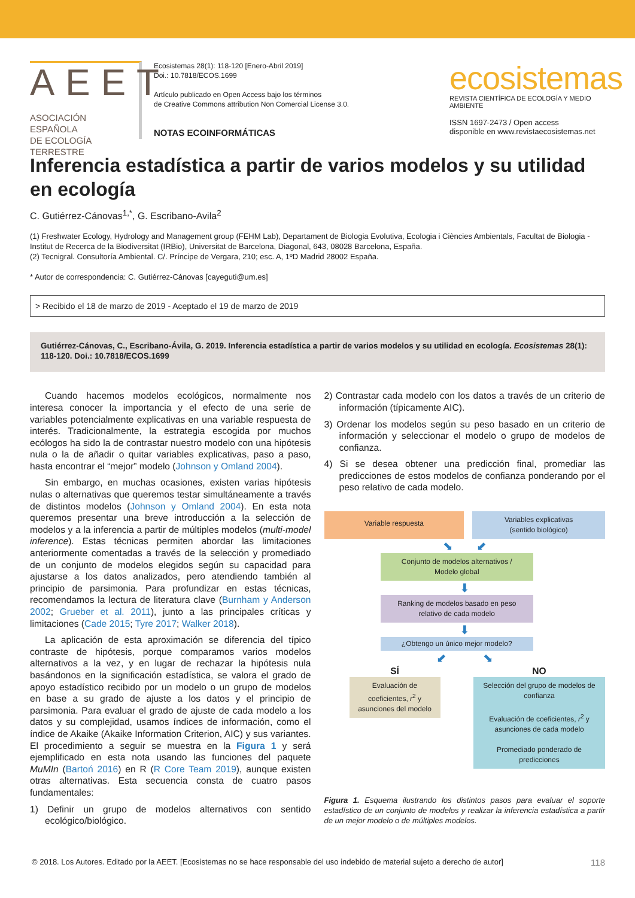AEET
ASOCIACIÓN ESPAÑOLA
DE ECOLOGÍA TERRESTRE
Ecosistemas 28(1): 118-120 [Enero-Abril 2019]
Doi.: 10.7818/ECOS.1699
Artículo publicado en Open Access bajo los términos
de Creative Commons attribution Non Comercial License 3.0.
NOTAS ECOINFORMÁTICAS
ecosistemas
REVISTA CIENTÍFICA DE ECOLOGÍA Y MEDIO AMBIENTE
ISSN 1697-2473 / Open access
disponible en www.revistaecosistemas.net
Inferencia estadística a partir de varios modelos y su utilidad en ecología
C. Gutiérrez-Cánovas<sup>1,*</sup>, G. Escribano-Avila<sup>2</sup>
(1) Freshwater Ecology, Hydrology and Management group (FEHM Lab), Departament de Biologia Evolutiva, Ecologia i Ciències Ambientals, Facultat de Biologia - Institut de Recerca de la Biodiversitat (IRBio), Universitat de Barcelona, Diagonal, 643, 08028 Barcelona, España.
(2) Tecnigral. Consultoría Ambiental. C/. Príncipe de Vergara, 210; esc. A, 1ºD Madrid 28002 España.
* Autor de correspondencia: C. Gutiérrez-Cánovas [cayeguti@um.es]
> Recibido el 18 de marzo de 2019 - Aceptado el 19 de marzo de 2019
Gutiérrez-Cánovas, C., Escribano-Ávila, G. 2019. Inferencia estadística a partir de varios modelos y su utilidad en ecología. Ecosistemas 28(1): 118-120. Doi.: 10.7818/ECOS.1699
Cuando hacemos modelos ecológicos, normalmente nos interesa conocer la importancia y el efecto de una serie de variables potencialmente explicativas en una variable respuesta de interés. Tradicionalmente, la estrategia escogida por muchos ecólogos ha sido la de contrastar nuestro modelo con una hipótesis nula o la de añadir o quitar variables explicativas, paso a paso, hasta encontrar el “mejor” modelo (Johnson y Omland 2004).
Sin embargo, en muchas ocasiones, existen varias hipótesis nulas o alternativas que queremos testar simultáneamente a través de distintos modelos (Johnson y Omland 2004). En esta nota queremos presentar una breve introducción a la selección de modelos y a la inferencia a partir de múltiples modelos (multi-model inference). Estas técnicas permiten abordar las limitaciones anteriormente comentadas a través de la selección y promediado de un conjunto de modelos elegidos según su capacidad para ajustarse a los datos analizados, pero atendiendo también al principio de parsimonia. Para profundizar en estas técnicas, recomendamos la lectura de literatura clave (Burnham y Anderson 2002; Grueber et al. 2011), junto a las principales críticas y limitaciones (Cade 2015; Tyre 2017; Walker 2018).
La aplicación de esta aproximación se diferencia del típico contraste de hipótesis, porque comparamos varios modelos alternativos a la vez, y en lugar de rechazar la hipótesis nula basándonos en la significación estadística, se valora el grado de apoyo estadístico recibido por un modelo o un grupo de modelos en base a su grado de ajuste a los datos y el principio de parsimonia. Para evaluar el grado de ajuste de cada modelo a los datos y su complejidad, usamos índices de información, como el índice de Akaike (Akaike Information Criterion, AIC) y sus variantes. El procedimiento a seguir se muestra en la Figura 1 y será ejemplificado en esta nota usando las funciones del paquete MuMIn (Bartoń 2016) en R (R Core Team 2019), aunque existen otras alternativas. Esta secuencia consta de cuatro pasos fundamentales:
1) Definir un grupo de modelos alternativos con sentido ecológico/biológico.
2) Contrastar cada modelo con los datos a través de un criterio de información (típicamente AIC).
3) Ordenar los modelos según su peso basado en un criterio de información y seleccionar el modelo o grupo de modelos de confianza.
4) Si se desea obtener una predicción final, promediar las predicciones de estos modelos de confianza ponderando por el peso relativo de cada modelo.
Variable respuesta
Variables explicativas
(sentido biológico)
⬊ ⬋
Conjunto de modelos alternativos /
Modelo global
⬇
Ranking de modelos basado en peso
relativo de cada modelo
⬇
¿Obtengo un único mejor modelo?
⬋ ⬊
SÍ
Evaluación de coeficientes, r<sup>2</sup> y asunciones del modelo
NO
Selección del grupo de modelos de confianza
Evaluación de coeficientes, r<sup>2</sup> y asunciones de cada modelo
Promediado ponderado de predicciones
Figura 1. Esquema ilustrando los distintos pasos para evaluar el soporte estadístico de un conjunto de modelos y realizar la inferencia estadística a partir de un mejor modelo o de múltiples modelos.
© 2018. Los Autores. Editado por la AEET. [Ecosistemas no se hace responsable del uso indebido de material sujeto a derecho de autor] 118